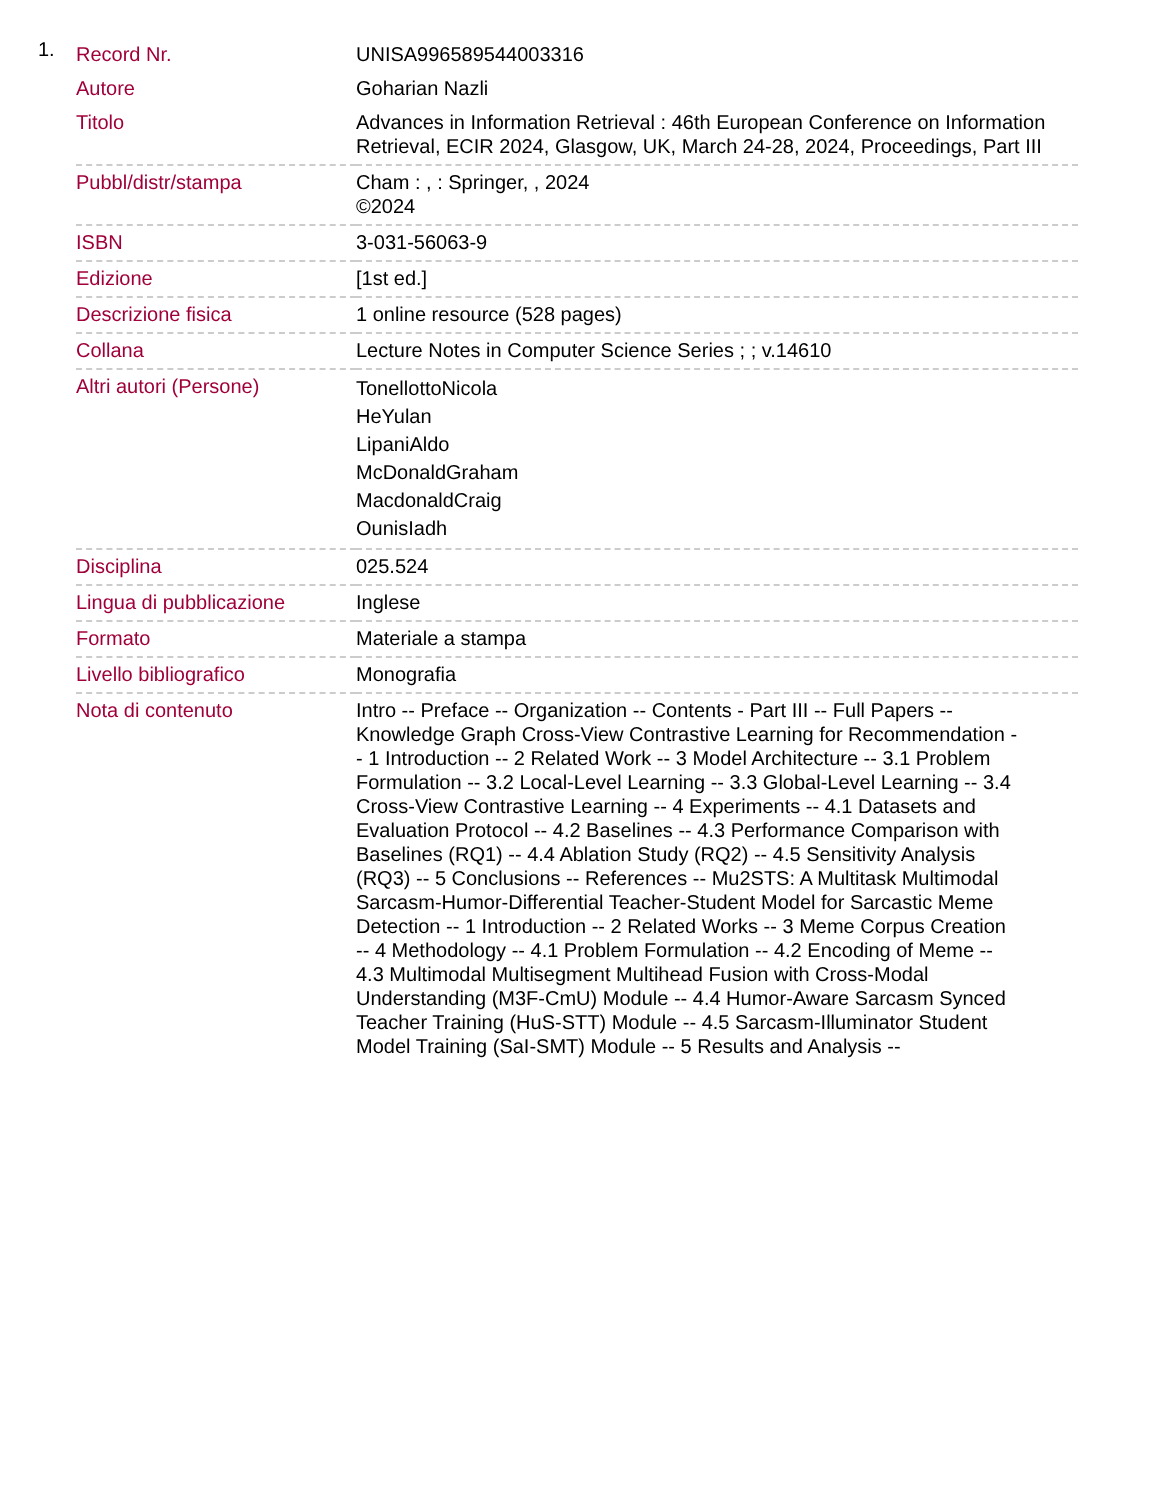1.
| Record Nr. | UNISA996589544003316 |
| Autore | Goharian Nazli |
| Titolo | Advances in Information Retrieval : 46th European Conference on Information Retrieval, ECIR 2024, Glasgow, UK, March 24-28, 2024, Proceedings, Part III |
| Pubbl/distr/stampa | Cham : , : Springer, , 2024 ©2024 |
| ISBN | 3-031-56063-9 |
| Edizione | [1st ed.] |
| Descrizione fisica | 1 online resource (528 pages) |
| Collana | Lecture Notes in Computer Science Series ; ; v.14610 |
| Altri autori (Persone) | TonellottoNicola HeYulan LipaniAldo McDonaldGraham MacdonaldCraig OunisIadh |
| Disciplina | 025.524 |
| Lingua di pubblicazione | Inglese |
| Formato | Materiale a stampa |
| Livello bibliografico | Monografia |
| Nota di contenuto | Intro -- Preface -- Organization -- Contents - Part III -- Full Papers -- Knowledge Graph Cross-View Contrastive Learning for Recommendation -- 1 Introduction -- 2 Related Work -- 3 Model Architecture -- 3.1 Problem Formulation -- 3.2 Local-Level Learning -- 3.3 Global-Level Learning -- 3.4 Cross-View Contrastive Learning -- 4 Experiments -- 4.1 Datasets and Evaluation Protocol -- 4.2 Baselines -- 4.3 Performance Comparison with Baselines (RQ1) -- 4.4 Ablation Study (RQ2) -- 4.5 Sensitivity Analysis (RQ3) -- 5 Conclusions -- References -- Mu2STS: A Multitask Multimodal Sarcasm-Humor-Differential Teacher-Student Model for Sarcastic Meme Detection -- 1 Introduction -- 2 Related Works -- 3 Meme Corpus Creation -- 4 Methodology -- 4.1 Problem Formulation -- 4.2 Encoding of Meme -- 4.3 Multimodal Multisegment Multihead Fusion with Cross-Modal Understanding (M3F-CmU) Module -- 4.4 Humor-Aware Sarcasm Synced Teacher Training (HuS-STT) Module -- 4.5 Sarcasm-Illuminator Student Model Training (SaI-SMT) Module -- 5 Results and Analysis -- |